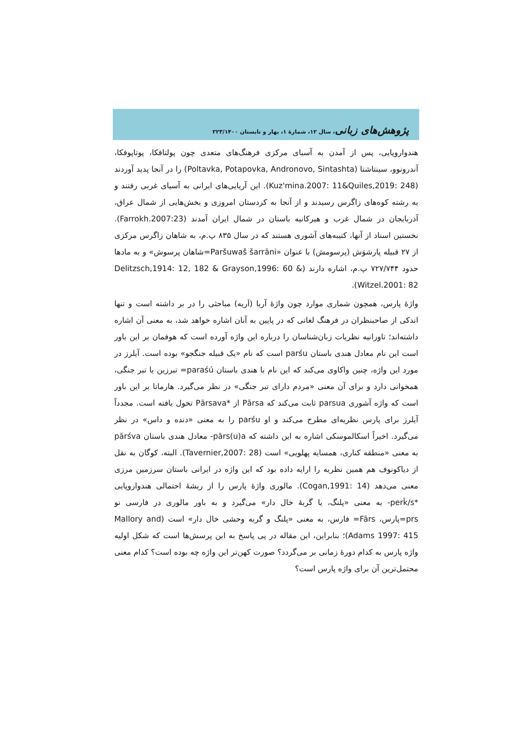پژوهش‌های زبانی، سال ۱۲، شمارهٔ ۱، بهار و تابستان ۲۲۳/۱۴۰۰
هندواروپایی، پس از آمدن به آسیای مرکزی فرهنگ‌های متعدی چون پولتافکا، پوتاپوفکا، آندرونوو، سینتاشتا (Poltavka, Potapovka, Andronovo, Sintashta) را در آنجا پدید آوردند (Kuz'mina.2007: 11&Quiles,2019: 248). این آریایی‌های ایرانی به آسیای غربی رفتند و به رشته کوه‌های زاگرس رسیدند و از آنجا به کردستان امروزی و بخش‌هایی از شمال عراق، آذربایجان در شمال غرب و هیرکانیه باستان در شمال ایران آمدند (Farrokh.2007:23). نخستین اسناد از آنها، کتیبه‌های آشوری هستند که در سال ۸۳۵ پ.م، به شاهان زاگرس مرکزی از ۲۷ قبیله پارشوَش (پرسومش) با عنوان «Paršuwaš šarrāni=شاهان پرسوش» و به مادها حدود ۷۲۷/۷۴۴ پ.م، اشاره دارند (Delitzsch,1914: 12, 182 & Grayson,1996: 60 & Witzel.2001: 82).
واژهٔ پارس، همچون شماری موارد چون واژهٔ آریا (اَریه) مباحثی را در بر داشته است و تنها اندکی از صاحبنظران در فرهنگ لغاتی که در پایین به آنان اشاره خواهد شد، به معنی آن اشاره داشته‌اند؛ تاورانیه نظریات زبان‌شناسان را درباره این واژه آورده است که هوفمان بر این باور است این نام معادل هندی باستان parśu است که نام «یک قبیله جنگجو» بوده است. آیلرز در مورد این واژه، چنین واکاوی می‌کند که این نام با هندی باستان paraśú= تبرزین یا تبر جنگی، همخوانی دارد و برای آن معنی «مردم دارای تبر جنگی» در نظر می‌گیرد. هارماتا بر این باور است که واژه آشوری parsua ثابت می‌کند که Pārsa از *Pārsava تحول یافته است. مجدداً آیلرز برای پارس نظریه‌ای مطرح می‌کند و او parśu را به معنی «دنده و داس» در نظر می‌گیرد. اخیراً اسکالموسکی اشاره به این داشته که pārs(u)a- معادل هندی باستان pārśva به معنی «منطقه کناری، همسایه پهلویی» است (Tavernier,2007: 28). البته، کوگان به نقل از دیاکونوف هم همین نظریه را ارایه داده بود که این واژه در ایرانی باستان سرزمین مرزی معنی می‌دهد (Cogan,1991: 14). مالوری واژهٔ پارس را از ریشهٔ احتمالی هندواروپایی *perk̂/s- به معنی «پلنگ، یا گربهٔ خال دار» می‌گیرد و به باور مالوری در فارسی نو prs=پارس، Fārs= فارس، به معنی «پلنگ و گربه وحشی خال دار» است (Mallory and Adams 1997: 415)؛ بنابراین، این مقاله در پی پاسخ به این پرسش‌ها است که شکل اولیه واژه پارس به کدام دورهٔ زمانی بر می‌گردد؟ صورت کهن‌تر این واژه چه بوده است؟ کدام معنی محتمل‌ترین آن برای واژه پارس است؟